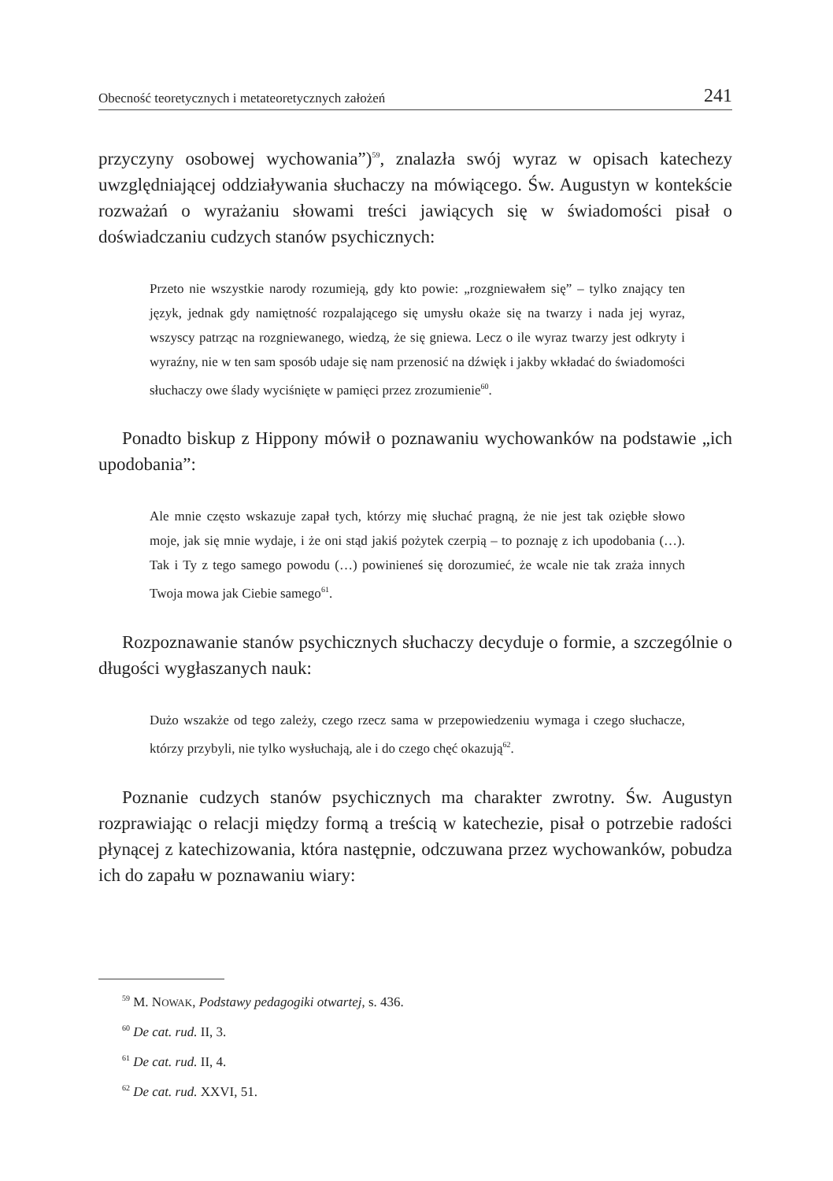Obecność teoretycznych i metateoretycznych założeń 241
przyczyny osobowej wychowania”)<sup>59</sup>, znalazła swój wyraz w opisach katechezy uwzględniającej oddziaływania słuchaczy na mówiącego. Św. Augustyn w kontekście rozważań o wyrażaniu słowami treści jawiących się w świadomości pisał o doświadczaniu cudzych stanów psychicznych:
Przeto nie wszystkie narody rozumieją, gdy kto powie: „rozgniewałem się” – tylko znający ten język, jednak gdy namiętność rozpalającego się umysłu okaże się na twarzy i nada jej wyraz, wszyscy patrząc na rozgniewanego, wiedzą, że się gniewa. Lecz o ile wyraz twarzy jest odkryty i wyraźny, nie w ten sam sposób udaje się nam przenosić na dźwięk i jakby wkładać do świadomości słuchaczy owe ślady wyciśnięte w pamięci przez zrozumienie<sup>60</sup>.
Ponadto biskup z Hippony mówił o poznawaniu wychowanków na podstawie „ich upodobania”:
Ale mnie często wskazuje zapał tych, którzy mię słuchać pragną, że nie jest tak oziębłe słowo moje, jak się mnie wydaje, i że oni stąd jakiś pożytek czerpią – to poznaję z ich upodobania (…). Tak i Ty z tego samego powodu (…) powinieneś się dorozumieć, że wcale nie tak zraża innych Twoja mowa jak Ciebie samego<sup>61</sup>.
Rozpoznawanie stanów psychicznych słuchaczy decyduje o formie, a szczególnie o długości wygłaszanych nauk:
Dużo wszakże od tego zależy, czego rzecz sama w przepowiedzeniu wymaga i czego słuchacze, którzy przybyli, nie tylko wysłuchają, ale i do czego chęć okazują<sup>62</sup>.
Poznanie cudzych stanów psychicznych ma charakter zwrotny. Św. Augustyn rozprawiając o relacji między formą a treścią w katechezie, pisał o potrzebie radości płynącej z katechizowania, która następnie, odczuwana przez wychowanków, pobudza ich do zapału w poznawaniu wiary:
<sup>59</sup> M. NOWAK, Podstawy pedagogiki otwartej, s. 436.
<sup>60</sup> De cat. rud. II, 3.
<sup>61</sup> De cat. rud. II, 4.
<sup>62</sup> De cat. rud. XXVI, 51.